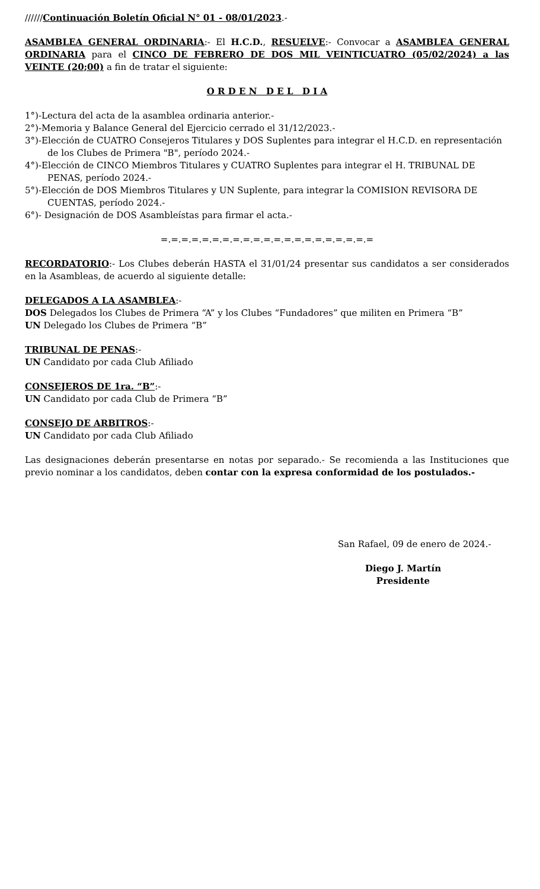//////Continuación Boletín Oficial N° 01 - 08/01/2023.-
ASAMBLEA GENERAL ORDINARIA:- El H.C.D., RESUELVE:- Convocar a ASAMBLEA GENERAL ORDINARIA para el CINCO DE FEBRERO DE DOS MIL VEINTICUATRO (05/02/2024) a las VEINTE (20;00) a fin de tratar el siguiente:
O R D E N D E L D I A
1°)-Lectura del acta de la asamblea ordinaria anterior.-
2°)-Memoria y Balance General del Ejercicio cerrado el 31/12/2023.-
3°)-Elección de CUATRO Consejeros Titulares y DOS Suplentes para integrar el H.C.D. en representación de los Clubes de Primera "B", período 2024.-
4°)-Elección de CINCO Miembros Titulares y CUATRO Suplentes para integrar el H. TRIBUNAL DE PENAS, período 2024.-
5°)-Elección de DOS Miembros Titulares y UN Suplente, para integrar la COMISION REVISORA DE CUENTAS, período 2024.-
6°)- Designación de DOS Asambleístas para firmar el acta.-
=.=.=.=.=.=.=.=.=.=.=.=.=.=.=.=.=.=.=.=.=
RECORDATORIO:- Los Clubes deberán HASTA el 31/01/24 presentar sus candidatos a ser considerados en la Asambleas, de acuerdo al siguiente detalle:
DELEGADOS A LA ASAMBLEA:-
DOS Delegados los Clubes de Primera “A” y los Clubes “Fundadores” que militen en Primera “B”
UN Delegado los Clubes de Primera “B”
TRIBUNAL DE PENAS:-
UN Candidato por cada Club Afiliado
CONSEJEROS DE 1ra. “B”:-
UN Candidato por cada Club de Primera “B”
CONSEJO DE ARBITROS:-
UN Candidato por cada Club Afiliado
Las designaciones deberán presentarse en notas por separado.- Se recomienda a las Instituciones que previo nominar a los candidatos, deben contar con la expresa conformidad de los postulados.-
San Rafael, 09 de enero de 2024.-
Diego J. Martín
Presidente